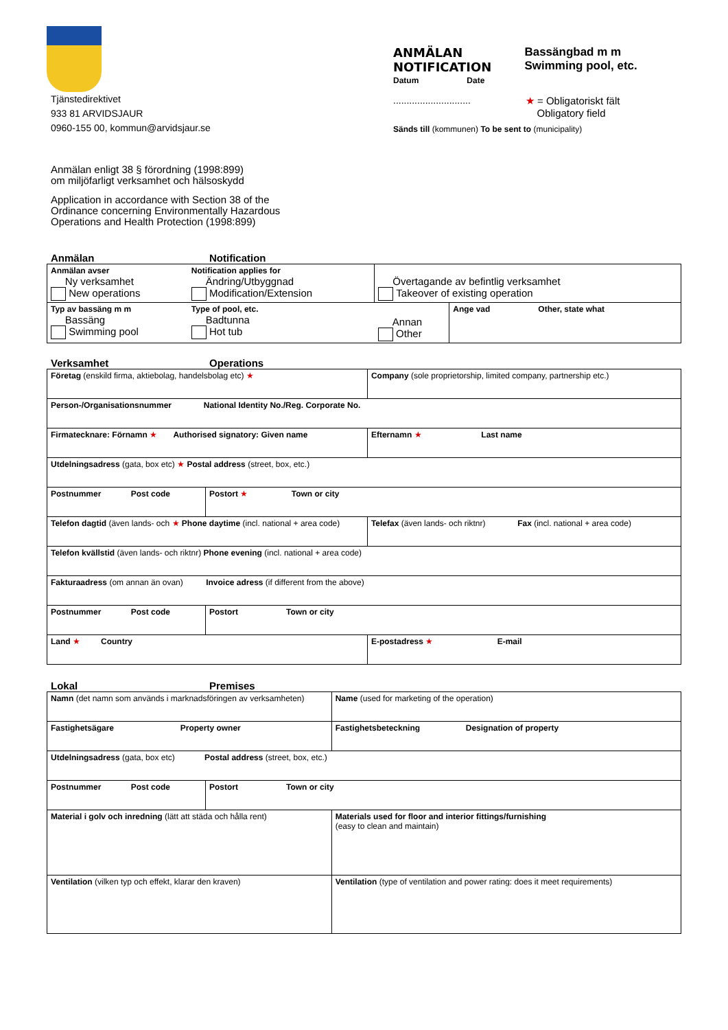Tjänstedirektivet
933 81 ARVIDSJAUR
0960-155 00, kommun@arvidsjaur.se
ANMÄLAN
NOTIFICATION
Datum Date
Bassängbad m m
Swimming pool, etc.
............................. ★ = Obligatoriskt fält
Obligatory field
Sänds till (kommunen) To be sent to (municipality)
Anmälan enligt 38 § förordning (1998:899)
om miljöfarligt verksamhet och hälsoskydd
Application in accordance with Section 38 of the
Ordinance concerning Environmentally Hazardous
Operations and Health Protection (1998:899)
Anmälan Notification
| Anmälan avser Ny verksamhet New operations | Notification applies for Ändring/Utbyggnad Modification/Extension | Övertagande av befintlig verksamhet Takeover of existing operation | |
| Typ av bassäng m m Bassäng Swimming pool | Type of pool, etc. Badtunna Hot tub | Annan Other | Ange vad Other, state what |
Verksamhet Operations
| Företag (enskild firma, aktiebolag, handelsbolag etc) ★ | | Company (sole proprietorship, limited company, partnership etc.) |
| Person-/Organisationsnummer National Identity No./Reg. Corporate No. | | |
| Firmatecknare: Förnamn ★ Authorised signatory: Given name | | Efternamn ★ Last name |
| Utdelningsadress (gata, box etc) ★ Postal address (street, box, etc.) | | |
| Postnummer Post code | Postort ★ Town or city | |
| Telefon dagtid (även lands- och ★ Phone daytime (incl. national + area code) | | Telefax (även lands- och riktnr) Fax (incl. national + area code) |
| Telefon kvällstid (även lands- och riktnr) Phone evening (incl. national + area code) | | |
| Fakturaadress (om annan än ovan) Invoice adress (if different from the above) | | |
| Postnummer Post code | Postort Town or city | |
| Land ★ Country | | E-postadress ★ E-mail |
Lokal Premises
| Namn (det namn som används i marknadsföringen av verksamheten) | | Name (used for marketing of the operation) |
| Fastighetsägare Property owner | | Fastighetsbeteckning Designation of property |
| Utdelningsadress (gata, box etc) Postal address (street, box, etc.) | | |
| Postnummer Post code | Postort Town or city | |
| Material i golv och inredning (lätt att städa och hålla rent) | | Materials used for floor and interior fittings/furnishing (easy to clean and maintain) |
| Ventilation (vilken typ och effekt, klarar den kraven) | | Ventilation (type of ventilation and power rating: does it meet requirements) |